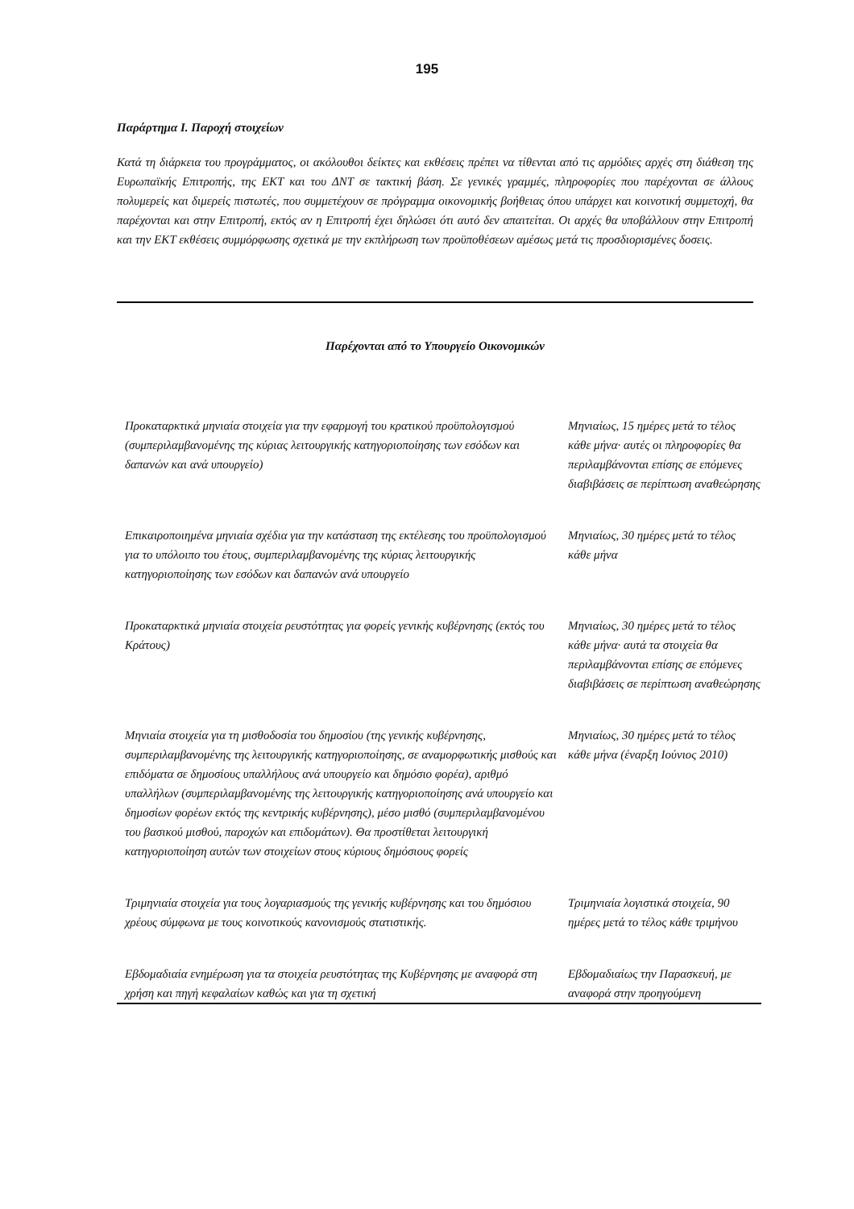195
Παράρτημα I. Παροχή στοιχείων
Κατά τη διάρκεια του προγράμματος, οι ακόλουθοι δείκτες και εκθέσεις πρέπει να τίθενται από τις αρμόδιες αρχές στη διάθεση της Ευρωπαϊκής Επιτροπής, της ΕΚΤ και του ΔΝΤ σε τακτική βάση. Σε γενικές γραμμές, πληροφορίες που παρέχονται σε άλλους πολυμερείς και διμερείς πιστωτές, που συμμετέχουν σε πρόγραμμα οικονομικής βοήθειας όπου υπάρχει και κοινοτική συμμετοχή, θα παρέχονται και στην Επιτροπή, εκτός αν η Επιτροπή έχει δηλώσει ότι αυτό δεν απαιτείται. Οι αρχές θα υποβάλλουν στην Επιτροπή και την ΕΚΤ εκθέσεις συμμόρφωσης σχετικά με την εκπλήρωση των προϋποθέσεων αμέσως μετά τις προσδιορισμένες δοσεις.
Παρέχονται από το Υπουργείο Οικονομικών
| Προκαταρκτικά μηνιαία στοιχεία για την εφαρμογή του κρατικού προϋπολογισμού (συμπεριλαμβανομένης της κύριας λειτουργικής κατηγοριοποίησης των εσόδων και δαπανών και ανά υπουργείο) | Μηνιαίως, 15 ημέρες μετά το τέλος κάθε μήνα· αυτές οι πληροφορίες θα περιλαμβάνονται επίσης σε επόμενες διαβιβάσεις σε περίπτωση αναθεώρησης |
| Επικαιροποιημένα μηνιαία σχέδια για την κατάσταση της εκτέλεσης του προϋπολογισμού για το υπόλοιπο του έτους, συμπεριλαμβανομένης της κύριας λειτουργικής κατηγοριοποίησης των εσόδων και δαπανών ανά υπουργείο | Μηνιαίως, 30 ημέρες μετά το τέλος κάθε μήνα |
| Προκαταρκτικά μηνιαία στοιχεία ρευστότητας για φορείς γενικής κυβέρνησης (εκτός του Κράτους) | Μηνιαίως, 30 ημέρες μετά το τέλος κάθε μήνα· αυτά τα στοιχεία θα περιλαμβάνονται επίσης σε επόμενες διαβιβάσεις σε περίπτωση αναθεώρησης |
| Μηνιαία στοιχεία για τη μισθοδοσία του δημοσίου (της γενικής κυβέρνησης, συμπεριλαμβανομένης της λειτουργικής κατηγοριοποίησης, σε αναμορφωτικής μισθούς και επιδόματα σε δημοσίους υπαλλήλους ανά υπουργείο και δημόσιο φορέα), αριθμό υπαλλήλων (συμπεριλαμβανομένης της λειτουργικής κατηγοριοποίησης ανά υπουργείο και δημοσίων φορέων εκτός της κεντρικής κυβέρνησης), μέσο μισθό (συμπεριλαμβανομένου του βασικού μισθού, παροχών και επιδομάτων). Θα προστίθεται λειτουργική κατηγοριοποίηση αυτών των στοιχείων στους κύριους δημόσιους φορείς | Μηνιαίως, 30 ημέρες μετά το τέλος κάθε μήνα (έναρξη Ιούνιος 2010) |
| Τριμηνιαία στοιχεία για τους λογαριασμούς της γενικής κυβέρνησης και του δημόσιου χρέους σύμφωνα με τους κοινοτικούς κανονισμούς στατιστικής. | Τριμηνιαία λογιστικά στοιχεία, 90 ημέρες μετά το τέλος κάθε τριμήνου |
| Εβδομαδιαία ενημέρωση για τα στοιχεία ρευστότητας της Κυβέρνησης με αναφορά στη χρήση και πηγή κεφαλαίων καθώς και για τη σχετική | Εβδομαδιαίως την Παρασκευή, με αναφορά στην προηγούμενη |